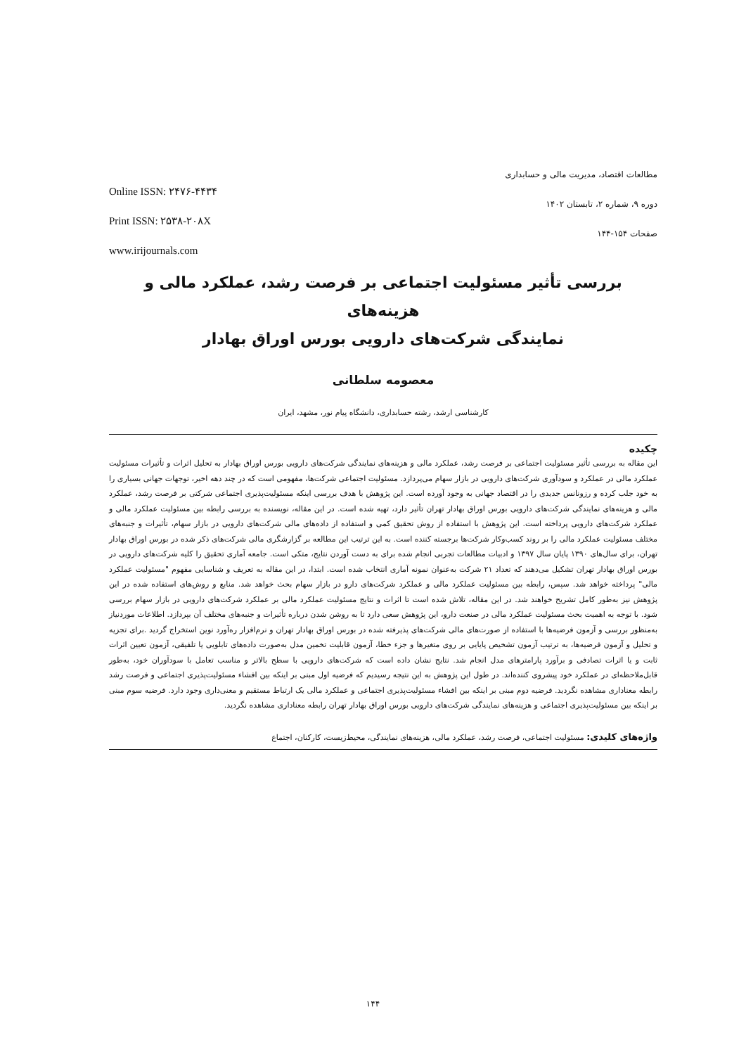Online ISSN: ۲۴۷۶-۴۴۳۴
Print ISSN: ۲۵۳۸-۲۰۸X
www.irijournals.com
مطالعات اقتصاد، مدیریت مالی و حسابداری
دوره ۹، شماره ۲، تابستان ۱۴۰۲
صفحات ۱۵۴-۱۴۴
بررسی تأثیر مسئولیت اجتماعی بر فرصت رشد، عملکرد مالی و هزینه‌های
نمایندگی شرکت‌های دارویی بورس اوراق بهادار
معصومه سلطانی
کارشناسی ارشد، رشته حسابداری، دانشگاه پیام نور، مشهد، ایران
چکیده
این مقاله به بررسی تأثیر مسئولیت اجتماعی بر فرصت رشد، عملکرد مالی و هزینه‌های نمایندگی شرکت‌های دارویی بورس اوراق بهادار به تحلیل اثرات و تأثیرات مسئولیت عملکرد مالی در عملکرد و سودآوری شرکت‌های دارویی در بازار سهام می‌پردازد. مسئولیت اجتماعی شرکت‌ها، مفهومی است که در چند دهه اخیر، توجهات جهانی بسیاری را به خود جلب کرده و رزونانس جدیدی را در اقتصاد جهانی به وجود آورده است. این پژوهش با هدف بررسی اینکه مسئولیت‌پذیری اجتماعی شرکتی بر فرصت رشد، عملکرد مالی و هزینه‌های نمایندگی شرکت‌های دارویی بورس اوراق بهادار تهران تأثیر دارد، تهیه شده است. در این مقاله، نویسنده به بررسی رابطه بین مسئولیت عملکرد مالی و عملکرد شرکت‌های دارویی پرداخته است. این پژوهش با استفاده از روش تحقیق کمی و استفاده از داده‌های مالی شرکت‌های دارویی در بازار سهام، تأثیرات و جنبه‌های مختلف مسئولیت عملکرد مالی را بر روند کسب‌وکار شرکت‌ها برجسته کننده است. به این ترتیب این مطالعه بر گزارشگری مالی شرکت‌های ذکر شده در بورس اوراق بهادار تهران، برای سال‌های ۱۳۹۰ پایان سال ۱۳۹۷ و ادبیات مطالعات تجربی انجام شده برای به دست آوردن نتایج، متکی است. جامعه آماری تحقیق را کلیه شرکت‌های دارویی در بورس اوراق بهادار تهران تشکیل می‌دهند که تعداد ۲۱ شرکت به‌عنوان نمونه آماری انتخاب شده است. ابتدا، در این مقاله به تعریف و شناسایی مفهوم "مسئولیت عملکرد مالی" پرداخته خواهد شد. سپس، رابطه بین مسئولیت عملکرد مالی و عملکرد شرکت‌های دارو در بازار سهام بحث خواهد شد. منابع و روش‌های استفاده شده در این پژوهش نیز به‌طور کامل تشریح خواهند شد. در این مقاله، تلاش شده است تا اثرات و نتایج مسئولیت عملکرد مالی بر عملکرد شرکت‌های دارویی در بازار سهام بررسی شود. با توجه به اهمیت بحث مسئولیت عملکرد مالی در صنعت دارو، این پژوهش سعی دارد تا به روشن شدن درباره تأثیرات و جنبه‌های مختلف آن بپردازد. اطلاعات موردنیاز به‌منظور بررسی و آزمون فرضیه‌ها با استفاده از صورت‌های مالی شرکت‌های پذیرفته شده در بورس اوراق بهادار تهران و نرم‌افزار ره‌آورد نوین استخراج گردید .برای تجزیه و تحلیل و آزمون فرضیه‌ها، به ترتیب آزمون تشخیص پایایی بر روی متغیرها و جزء خطا، آزمون قابلیت تخمین مدل به‌صورت داده‌های تابلویی یا تلفیقی، آزمون تعیین اثرات ثابت و یا اثرات تصادفی و برآورد پارامترهای مدل انجام شد. نتایج نشان داده است که شرکت‌های دارویی با سطح بالاتر و مناسب تعامل با سودآوران خود، به‌طور قابل‌ملاحظه‌ای در عملکرد خود پیشروی کننده‌اند. در طول این پژوهش به این نتیجه رسیدیم که فرضیه اول مبنی بر اینکه بین افشاء مسئولیت‌پذیری اجتماعی و فرصت رشد رابطه معناداری مشاهده نگردید. فرضیه دوم مبنی بر اینکه بین افشاء مسئولیت‌پذیری اجتماعی و عملکرد مالی یک ارتباط مستقیم و معنی‌داری وجود دارد. فرضیه سوم مبنی بر اینکه بین مسئولیت‌پذیری اجتماعی و هزینه‌های نمایندگی شرکت‌های دارویی بورس اوراق بهادار تهران رابطه معناداری مشاهده نگردید.
واژه‌های کلیدی: مسئولیت اجتماعی، فرصت رشد، عملکرد مالی، هزینه‌های نمایندگی، محیط‌زیست، کارکنان، اجتماع
۱۴۴